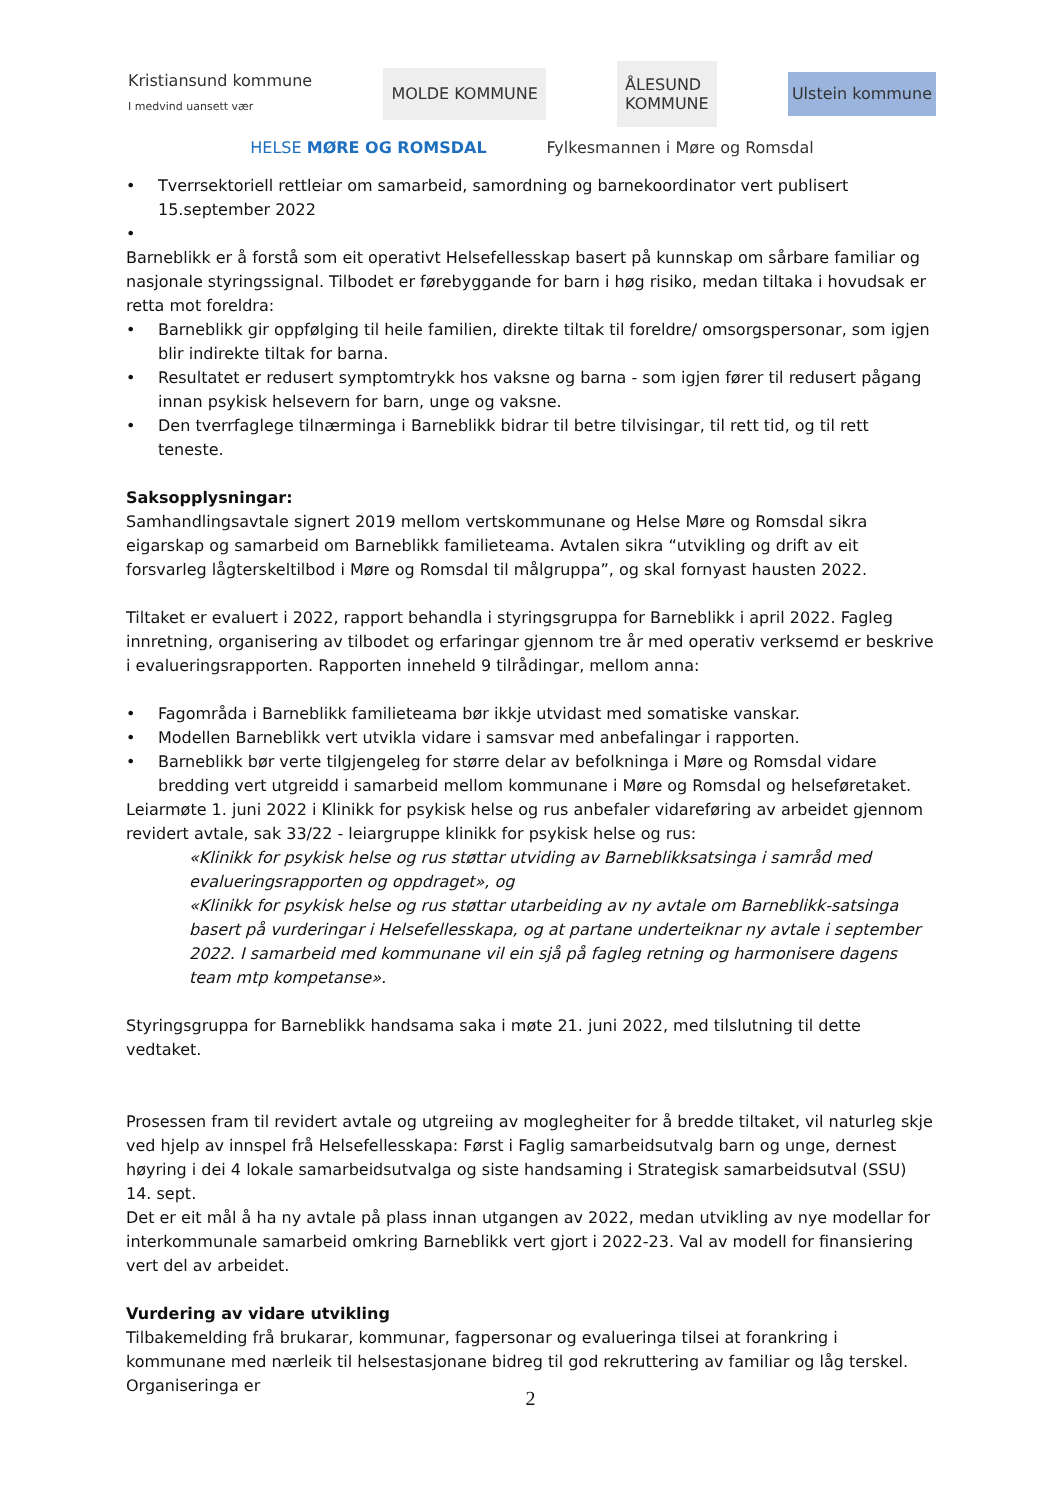Kristiansund kommune
I medvind uansett vær
MOLDE KOMMUNE
ÅLESUND
KOMMUNE
Ulstein kommune
HELSE MØRE OG ROMSDAL Fylkesmannen i Møre og Romsdal
• Tverrsektoriell rettleiar om samarbeid, samordning og barnekoordinator vert publisert 15.september 2022
•
Barneblikk er å forstå som eit operativt Helsefellesskap basert på kunnskap om sårbare familiar og nasjonale styringssignal. Tilbodet er førebyggande for barn i høg risiko, medan tiltaka i hovudsak er retta mot foreldra:
• Barneblikk gir oppfølging til heile familien, direkte tiltak til foreldre/ omsorgspersonar, som igjen blir indirekte tiltak for barna.
• Resultatet er redusert symptomtrykk hos vaksne og barna - som igjen fører til redusert pågang innan psykisk helsevern for barn, unge og vaksne.
• Den tverrfaglege tilnærminga i Barneblikk bidrar til betre tilvisingar, til rett tid, og til rett teneste.
Saksopplysningar:
Samhandlingsavtale signert 2019 mellom vertskommunane og Helse Møre og Romsdal sikra eigarskap og samarbeid om Barneblikk familieteama. Avtalen sikra “utvikling og drift av eit forsvarleg lågterskeltilbod i Møre og Romsdal til målgruppa”, og skal fornyast hausten 2022.
Tiltaket er evaluert i 2022, rapport behandla i styringsgruppa for Barneblikk i april 2022. Fagleg innretning, organisering av tilbodet og erfaringar gjennom tre år med operativ verksemd er beskrive i evalueringsrapporten. Rapporten inneheld 9 tilrådingar, mellom anna:
• Fagområda i Barneblikk familieteama bør ikkje utvidast med somatiske vanskar.
• Modellen Barneblikk vert utvikla vidare i samsvar med anbefalingar i rapporten.
• Barneblikk bør verte tilgjengeleg for større delar av befolkninga i Møre og Romsdal vidare bredding vert utgreidd i samarbeid mellom kommunane i Møre og Romsdal og helseføretaket.
Leiarmøte 1. juni 2022 i Klinikk for psykisk helse og rus anbefaler vidareføring av arbeidet gjennom revidert avtale, sak 33/22 - leiargruppe klinikk for psykisk helse og rus:
«Klinikk for psykisk helse og rus støttar utviding av Barneblikksatsinga i samråd med evalueringsrapporten og oppdraget», og
«Klinikk for psykisk helse og rus støttar utarbeiding av ny avtale om Barneblikk-satsinga basert på vurderingar i Helsefellesskapa, og at partane underteiknar ny avtale i september 2022. I samarbeid med kommunane vil ein sjå på fagleg retning og harmonisere dagens team mtp kompetanse».
Styringsgruppa for Barneblikk handsama saka i møte 21. juni 2022, med tilslutning til dette vedtaket.
Prosessen fram til revidert avtale og utgreiing av moglegheiter for å bredde tiltaket, vil naturleg skje ved hjelp av innspel frå Helsefellesskapa: Først i Faglig samarbeidsutvalg barn og unge, dernest høyring i dei 4 lokale samarbeidsutvalga og siste handsaming i Strategisk samarbeidsutval (SSU) 14. sept.
Det er eit mål å ha ny avtale på plass innan utgangen av 2022, medan utvikling av nye modellar for interkommunale samarbeid omkring Barneblikk vert gjort i 2022-23. Val av modell for finansiering vert del av arbeidet.
Vurdering av vidare utvikling
Tilbakemelding frå brukarar, kommunar, fagpersonar og evalueringa tilsei at forankring i kommunane med nærleik til helsestasjonane bidreg til god rekruttering av familiar og låg terskel. Organiseringa er
2